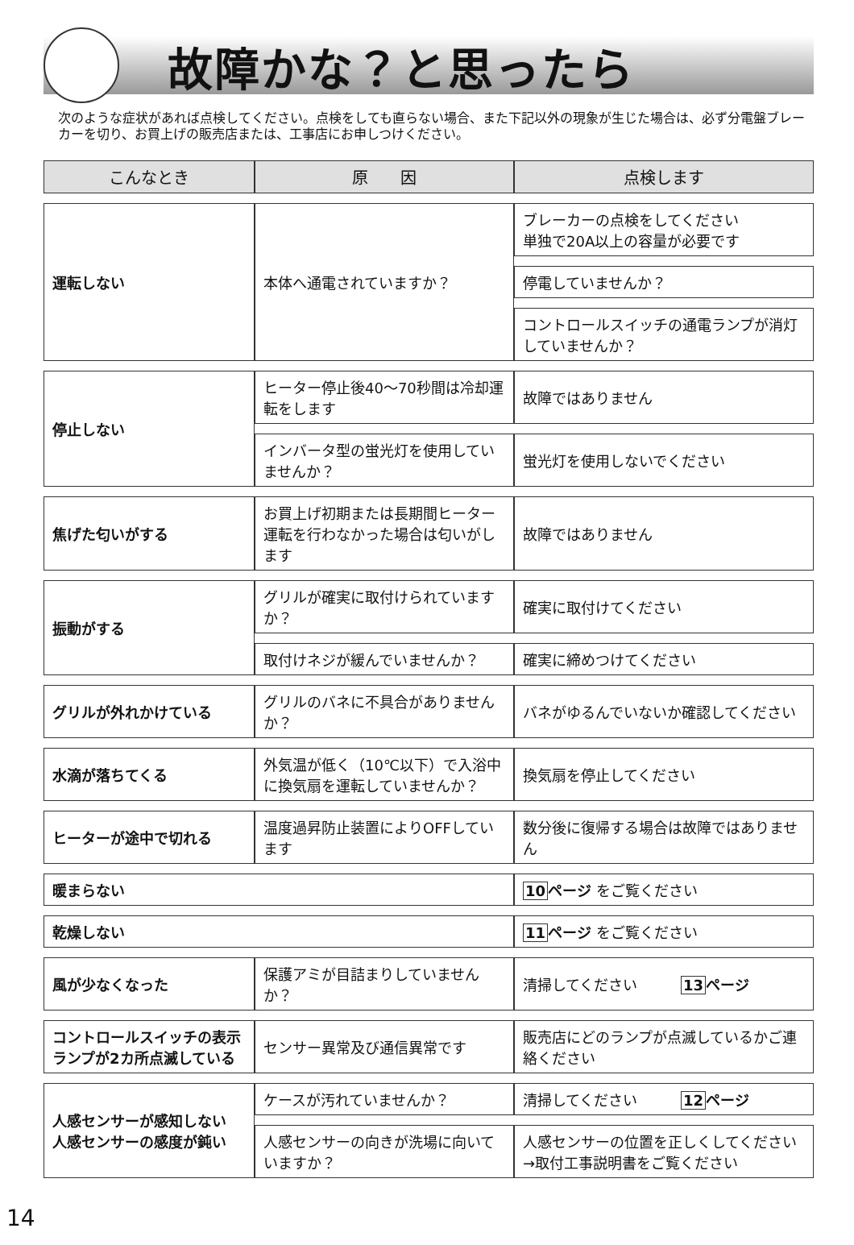故障かな？と思ったら
次のような症状があれば点検してください。点検をしても直らない場合、また下記以外の現象が生じた場合は、必ず分電盤ブレーカーを切り、お買上げの販売店または、工事店にお申しつけください。
| こんなとき | 原 因 | 点検します |
| --- | --- | --- |
| 運転しない | 本体へ通電されていますか？ | ブレーカーの点検をしてください 単独で20A以上の容量が必要です |
| | | 停電していませんか？ |
| | | コントロールスイッチの通電ランプが消灯していませんか？ |
| 停止しない | ヒーター停止後40〜70秒間は冷却運転をします | 故障ではありません |
| | インバータ型の蛍光灯を使用していませんか？ | 蛍光灯を使用しないでください |
| 焦げた匂いがする | お買上げ初期または長期間ヒーター運転を行わなかった場合は匂いがします | 故障ではありません |
| 振動がする | グリルが確実に取付けられていますか？ | 確実に取付けてください |
| | 取付けネジが緩んでいませんか？ | 確実に締めつけてください |
| グリルが外れかけている | グリルのバネに不具合がありませんか？ | バネがゆるんでいないか確認してください |
| 水滴が落ちてくる | 外気温が低く（10℃以下）で入浴中に換気扇を運転していませんか？ | 換気扇を停止してください |
| ヒーターが途中で切れる | 温度過昇防止装置によりOFFしています | 数分後に復帰する場合は故障ではありません |
| 暖まらない | | 10 ページ をご覧ください |
| 乾燥しない | | 11 ページ をご覧ください |
| 風が少なくなった | 保護アミが目詰まりしていませんか？ | 清掃してください 13 ページ |
| コントロールスイッチの表示ランプが2カ所点滅している | センサー異常及び通信異常です | 販売店にどのランプが点滅しているかご連絡ください |
| 人感センサーが感知しない 人感センサーの感度が鈍い | ケースが汚れていませんか？ | 清掃してください 12 ページ |
| | 人感センサーの向きが洗場に向いていますか？ | 人感センサーの位置を正しくしてください →取付工事説明書をご覧ください |
14